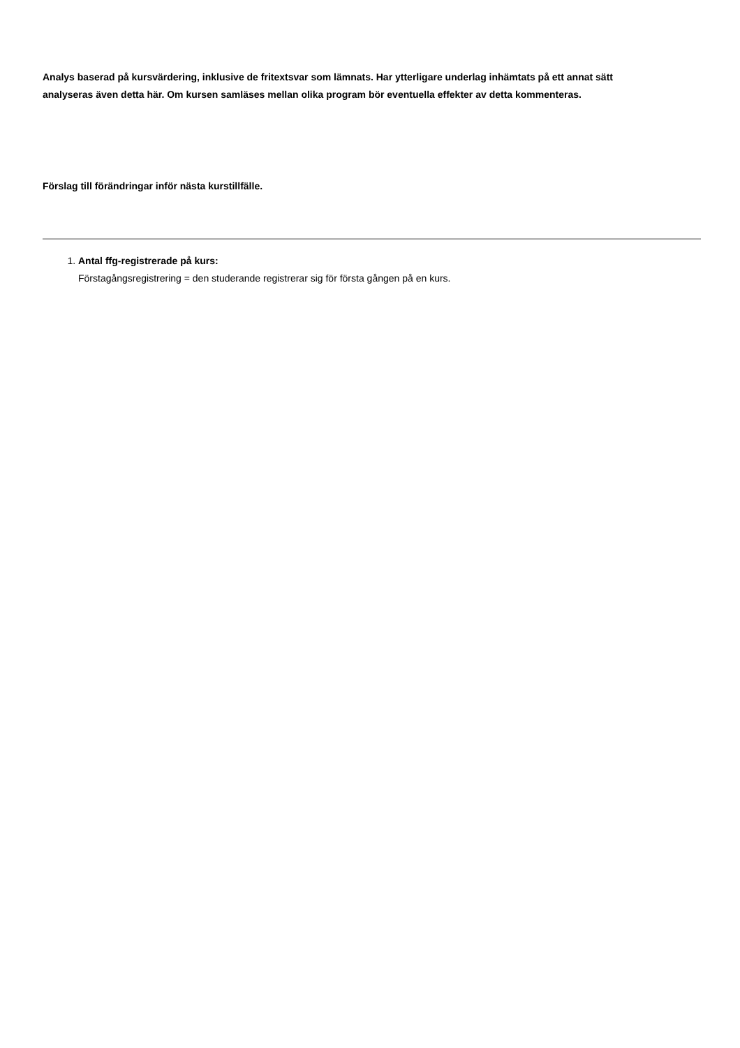Analys baserad på kursvärdering, inklusive de fritextsvar som lämnats. Har ytterligare underlag inhämtats på ett annat sätt analyseras även detta här. Om kursen samläses mellan olika program bör eventuella effekter av detta kommenteras.
Förslag till förändringar inför nästa kurstillfälle.
1. Antal ffg-registrerade på kurs:
Förstagångsregistrering = den studerande registrerar sig för första gången på en kurs.